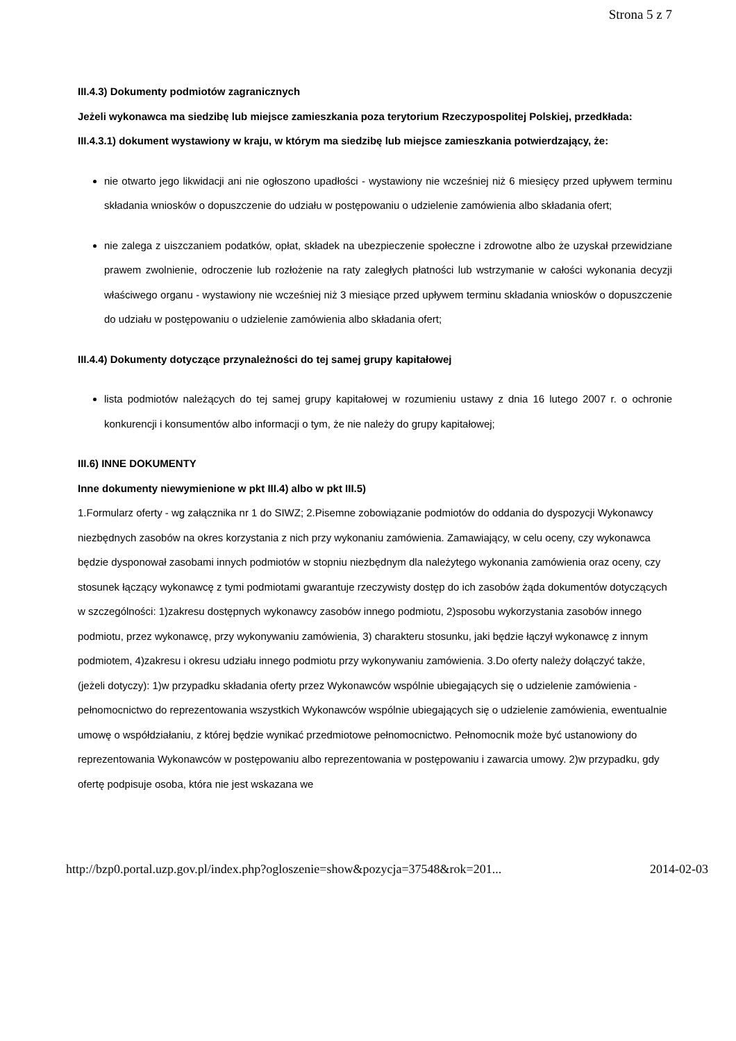Strona 5 z 7
III.4.3) Dokumenty podmiotów zagranicznych
Jeżeli wykonawca ma siedzibę lub miejsce zamieszkania poza terytorium Rzeczypospolitej Polskiej, przedkłada:
III.4.3.1) dokument wystawiony w kraju, w którym ma siedzibę lub miejsce zamieszkania potwierdzający, że:
nie otwarto jego likwidacji ani nie ogłoszono upadłości - wystawiony nie wcześniej niż 6 miesięcy przed upływem terminu składania wniosków o dopuszczenie do udziału w postępowaniu o udzielenie zamówienia albo składania ofert;
nie zalega z uiszczaniem podatków, opłat, składek na ubezpieczenie społeczne i zdrowotne albo że uzyskał przewidziane prawem zwolnienie, odroczenie lub rozłożenie na raty zaległych płatności lub wstrzymanie w całości wykonania decyzji właściwego organu - wystawiony nie wcześniej niż 3 miesiące przed upływem terminu składania wniosków o dopuszczenie do udziału w postępowaniu o udzielenie zamówienia albo składania ofert;
III.4.4) Dokumenty dotyczące przynależności do tej samej grupy kapitałowej
lista podmiotów należących do tej samej grupy kapitałowej w rozumieniu ustawy z dnia 16 lutego 2007 r. o ochronie konkurencji i konsumentów albo informacji o tym, że nie należy do grupy kapitałowej;
III.6) INNE DOKUMENTY
Inne dokumenty niewymienione w pkt III.4) albo w pkt III.5)
1.Formularz oferty - wg załącznika nr 1 do SIWZ; 2.Pisemne zobowiązanie podmiotów do oddania do dyspozycji Wykonawcy niezbędnych zasobów na okres korzystania z nich przy wykonaniu zamówienia. Zamawiający, w celu oceny, czy wykonawca będzie dysponował zasobami innych podmiotów w stopniu niezbędnym dla należytego wykonania zamówienia oraz oceny, czy stosunek łączący wykonawcę z tymi podmiotami gwarantuje rzeczywisty dostęp do ich zasobów żąda dokumentów dotyczących w szczególności: 1)zakresu dostępnych wykonawcy zasobów innego podmiotu, 2)sposobu wykorzystania zasobów innego podmiotu, przez wykonawcę, przy wykonywaniu zamówienia, 3) charakteru stosunku, jaki będzie łączył wykonawcę z innym podmiotem, 4)zakresu i okresu udziału innego podmiotu przy wykonywaniu zamówienia. 3.Do oferty należy dołączyć także, (jeżeli dotyczy): 1)w przypadku składania oferty przez Wykonawców wspólnie ubiegających się o udzielenie zamówienia - pełnomocnictwo do reprezentowania wszystkich Wykonawców wspólnie ubiegających się o udzielenie zamówienia, ewentualnie umowę o współdziałaniu, z której będzie wynikać przedmiotowe pełnomocnictwo. Pełnomocnik może być ustanowiony do reprezentowania Wykonawców w postępowaniu albo reprezentowania w postępowaniu i zawarcia umowy. 2)w przypadku, gdy ofertę podpisuje osoba, która nie jest wskazana we
http://bzp0.portal.uzp.gov.pl/index.php?ogloszenie=show&pozycja=37548&rok=201... 2014-02-03